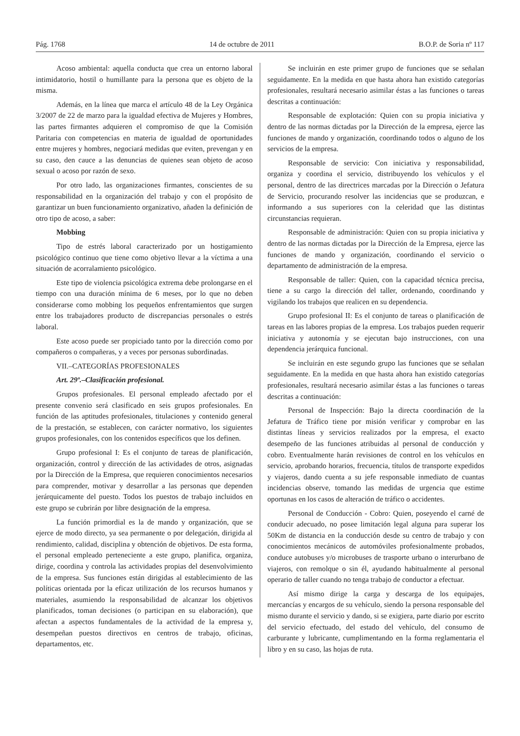Pág. 1768 14 de octubre de 2011 B.O.P. de Soria nº 117
Acoso ambiental: aquella conducta que crea un entorno laboral intimidatorio, hostil o humillante para la persona que es objeto de la misma.
Además, en la línea que marca el artículo 48 de la Ley Orgánica 3/2007 de 22 de marzo para la igualdad efectiva de Mujeres y Hombres, las partes firmantes adquieren el compromiso de que la Comisión Paritaria con competencias en materia de igualdad de oportunidades entre mujeres y hombres, negociará medidas que eviten, prevengan y en su caso, den cauce a las denuncias de quienes sean objeto de acoso sexual o acoso por razón de sexo.
Por otro lado, las organizaciones firmantes, conscientes de su responsabilidad en la organización del trabajo y con el propósito de garantizar un buen funcionamiento organizativo, añaden la definición de otro tipo de acoso, a saber:
Mobbing
Tipo de estrés laboral caracterizado por un hostigamiento psicológico continuo que tiene como objetivo llevar a la víctima a una situación de acorralamiento psicológico.
Este tipo de violencia psicológica extrema debe prolongarse en el tiempo con una duración mínima de 6 meses, por lo que no deben considerarse como mobbing los pequeños enfrentamientos que surgen entre los trabajadores producto de discrepancias personales o estrés laboral.
Este acoso puede ser propiciado tanto por la dirección como por compañeros o compañeras, y a veces por personas subordinadas.
VII.–CATEGORÍAS PROFESIONALES
Art. 29º.–Clasificación profesional.
Grupos profesionales. El personal empleado afectado por el presente convenio será clasificado en seis grupos profesionales. En función de las aptitudes profesionales, titulaciones y contenido general de la prestación, se establecen, con carácter normativo, los siguientes grupos profesionales, con los contenidos específicos que los definen.
Grupo profesional I: Es el conjunto de tareas de planificación, organización, control y dirección de las actividades de otros, asignadas por la Dirección de la Empresa, que requieren conocimientos necesarios para comprender, motivar y desarrollar a las personas que dependen jerárquicamente del puesto. Todos los puestos de trabajo incluidos en este grupo se cubrirán por libre designación de la empresa.
La función primordial es la de mando y organización, que se ejerce de modo directo, ya sea permanente o por delegación, dirigida al rendimiento, calidad, disciplina y obtención de objetivos. De esta forma, el personal empleado perteneciente a este grupo, planifica, organiza, dirige, coordina y controla las actividades propias del desenvolvimiento de la empresa. Sus funciones están dirigidas al establecimiento de las políticas orientada por la eficaz utilización de los recursos humanos y materiales, asumiendo la responsabilidad de alcanzar los objetivos planificados, toman decisiones (o participan en su elaboración), que afectan a aspectos fundamentales de la actividad de la empresa y, desempeñan puestos directivos en centros de trabajo, oficinas, departamentos, etc.
Se incluirán en este primer grupo de funciones que se señalan seguidamente. En la medida en que hasta ahora han existido categorías profesionales, resultará necesario asimilar éstas a las funciones o tareas descritas a continuación:
Responsable de explotación: Quien con su propia iniciativa y dentro de las normas dictadas por la Dirección de la empresa, ejerce las funciones de mando y organización, coordinando todos o alguno de los servicios de la empresa.
Responsable de servicio: Con iniciativa y responsabilidad, organiza y coordina el servicio, distribuyendo los vehículos y el personal, dentro de las directrices marcadas por la Dirección o Jefatura de Servicio, procurando resolver las incidencias que se produzcan, e informando a sus superiores con la celeridad que las distintas circunstancias requieran.
Responsable de administración: Quien con su propia iniciativa y dentro de las normas dictadas por la Dirección de la Empresa, ejerce las funciones de mando y organización, coordinando el servicio o departamento de administración de la empresa.
Responsable de taller: Quien, con la capacidad técnica precisa, tiene a su cargo la dirección del taller, ordenando, coordinando y vigilando los trabajos que realicen en su dependencia.
Grupo profesional II: Es el conjunto de tareas o planificación de tareas en las labores propias de la empresa. Los trabajos pueden requerir iniciativa y autonomía y se ejecutan bajo instrucciones, con una dependencia jerárquica funcional.
Se incluirán en este segundo grupo las funciones que se señalan seguidamente. En la medida en que hasta ahora han existido categorías profesionales, resultará necesario asimilar éstas a las funciones o tareas descritas a continuación:
Personal de Inspección: Bajo la directa coordinación de la Jefatura de Tráfico tiene por misión verificar y comprobar en las distintas líneas y servicios realizados por la empresa, el exacto desempeño de las funciones atribuidas al personal de conducción y cobro. Eventualmente harán revisiones de control en los vehículos en servicio, aprobando horarios, frecuencia, títulos de transporte expedidos y viajeros, dando cuenta a su jefe responsable inmediato de cuantas incidencias observe, tomando las medidas de urgencia que estime oportunas en los casos de alteración de tráfico o accidentes.
Personal de Conducción - Cobro: Quien, poseyendo el carné de conducir adecuado, no posee limitación legal alguna para superar los 50Km de distancia en la conducción desde su centro de trabajo y con conocimientos mecánicos de automóviles profesionalmente probados, conduce autobuses y/o microbuses de trasporte urbano o interurbano de viajeros, con remolque o sin él, ayudando habitualmente al personal operario de taller cuando no tenga trabajo de conductor a efectuar.
Así mismo dirige la carga y descarga de los equipajes, mercancías y encargos de su vehículo, siendo la persona responsable del mismo durante el servicio y dando, si se exigiera, parte diario por escrito del servicio efectuado, del estado del vehículo, del consumo de carburante y lubricante, cumplimentando en la forma reglamentaria el libro y en su caso, las hojas de ruta.